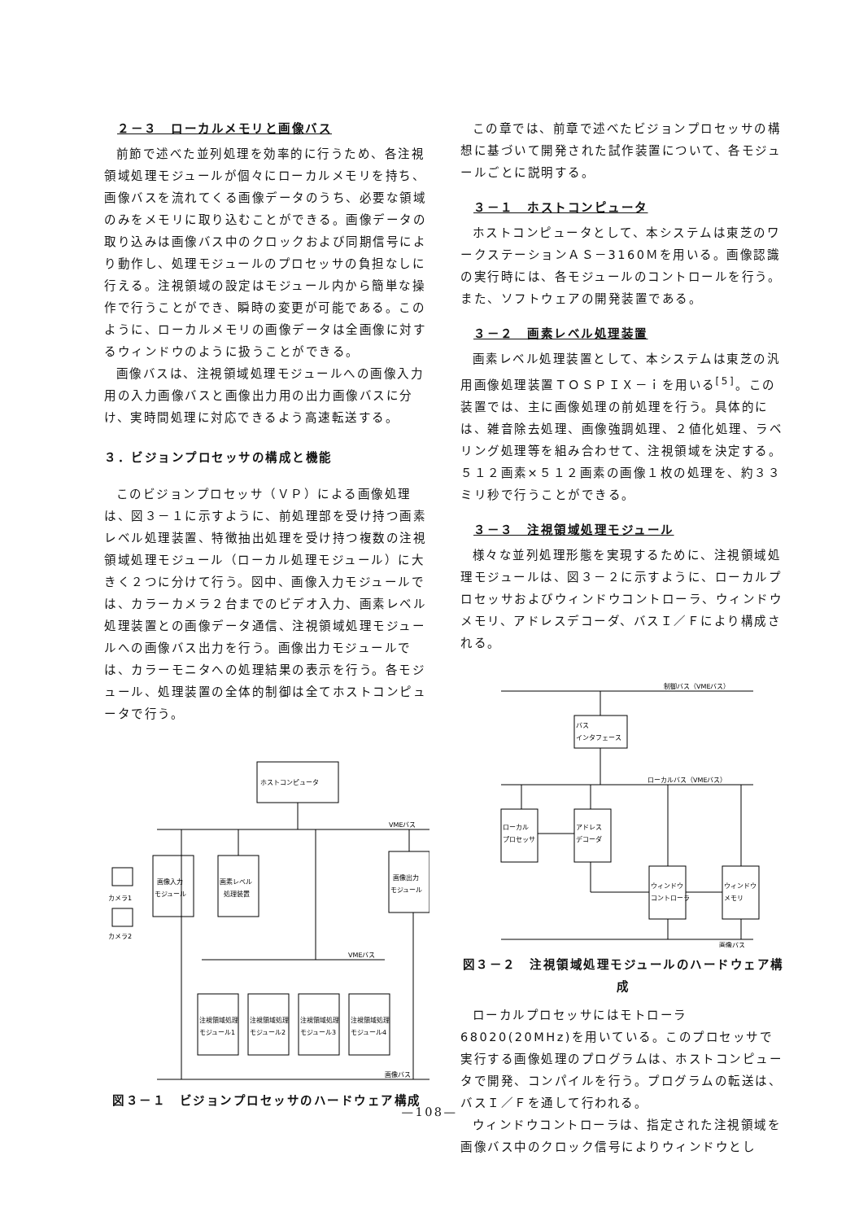２－３　ローカルメモリと画像バス
前節で述べた並列処理を効率的に行うため、各注視領域処理モジュールが個々にローカルメモリを持ち、画像バスを流れてくる画像データのうち、必要な領域のみをメモリに取り込むことができる。画像データの取り込みは画像バス中のクロックおよび同期信号により動作し、処理モジュールのプロセッサの負担なしに行える。注視領域の設定はモジュール内から簡単な操作で行うことができ、瞬時の変更が可能である。このように、ローカルメモリの画像データは全画像に対するウィンドウのように扱うことができる。
画像バスは、注視領域処理モジュールへの画像入力用の入力画像バスと画像出力用の出力画像バスに分け、実時間処理に対応できるよう高速転送する。
３．ビジョンプロセッサの構成と機能
このビジョンプロセッサ（ＶＰ）による画像処理は、図３－１に示すように、前処理部を受け持つ画素レベル処理装置、特徴抽出処理を受け持つ複数の注視領域処理モジュール（ローカル処理モジュール）に大きく２つに分けて行う。図中、画像入力モジュールでは、カラーカメラ２台までのビデオ入力、画素レベル処理装置との画像データ通信、注視領域処理モジュールへの画像バス出力を行う。画像出力モジュールでは、カラーモニタへの処理結果の表示を行う。各モジュール、処理装置の全体的制御は全てホストコンピュータで行う。
ホストコンピュータ
VMEバス
画像入力
モジュール
画素レベル
処理装置
画像出力
モジュール
カメラ1
カメラ2
VMEバス
注視領域処理
モジュール1
注視領域処理
モジュール2
注視領域処理
モジュール3
注視領域処理
モジュール4
画像バス
図３－１　ビジョンプロセッサのハードウェア構成
この章では、前章で述べたビジョンプロセッサの構想に基づいて開発された試作装置について、各モジュールごとに説明する。
３－１　ホストコンピュータ
ホストコンピュータとして、本システムは東芝のワークステーションＡＳ－3160Ｍを用いる。画像認識の実行時には、各モジュールのコントロールを行う。また、ソフトウェアの開発装置である。
３－２　画素レベル処理装置
画素レベル処理装置として、本システムは東芝の汎用画像処理装置ＴＯＳＰＩＸ－ｉを用いる<sup>[5]</sup>。この装置では、主に画像処理の前処理を行う。具体的には、雑音除去処理、画像強調処理、２値化処理、ラベリング処理等を組み合わせて、注視領域を決定する。５１２画素×５１２画素の画像１枚の処理を、約３３ミリ秒で行うことができる。
３－３　注視領域処理モジュール
様々な並列処理形態を実現するために、注視領域処理モジュールは、図３－２に示すように、ローカルプロセッサおよびウィンドウコントローラ、ウィンドウメモリ、アドレスデコーダ、バスＩ／Ｆにより構成される。
制御バス（VMEバス）
バス
インタフェース
ローカルバス（VMEバス）
ローカル
プロセッサ
アドレス
デコーダ
ウィンドウ
コントローラ
ウィンドウ
メモリ
画像バス
図３－２　注視領域処理モジュールのハードウェア構成
ローカルプロセッサにはモトローラ68020(20MHz)を用いている。このプロセッサで実行する画像処理のプログラムは、ホストコンピュータで開発、コンパイルを行う。プログラムの転送は、バスＩ／Ｆを通して行われる。
ウィンドウコントローラは、指定された注視領域を画像バス中のクロック信号によりウィンドウとし
—108—